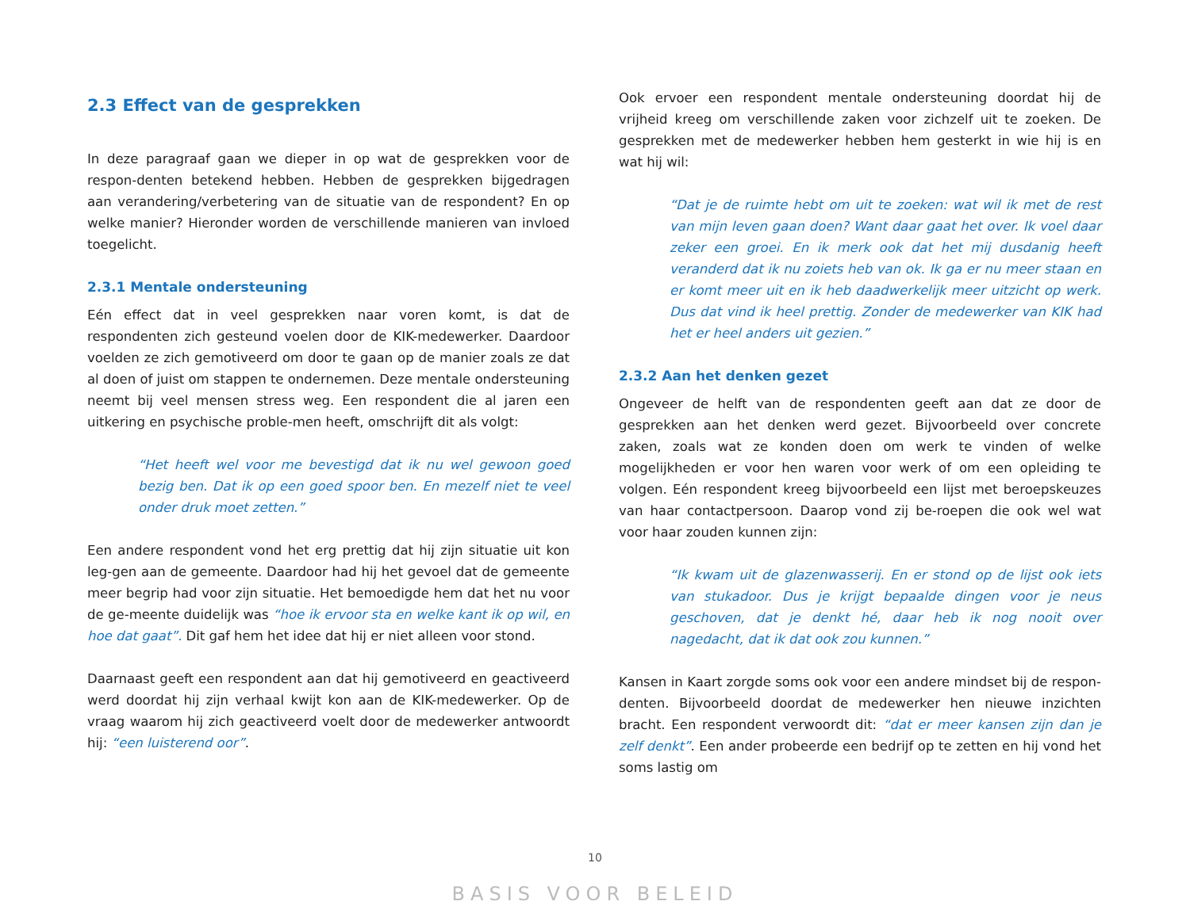2.3 Effect van de gesprekken
In deze paragraaf gaan we dieper in op wat de gesprekken voor de respon-denten betekend hebben. Hebben de gesprekken bijgedragen aan verandering/verbetering van de situatie van de respondent? En op welke manier? Hieronder worden de verschillende manieren van invloed toegelicht.
2.3.1 Mentale ondersteuning
Eén effect dat in veel gesprekken naar voren komt, is dat de respondenten zich gesteund voelen door de KIK-medewerker. Daardoor voelden ze zich gemotiveerd om door te gaan op de manier zoals ze dat al doen of juist om stappen te ondernemen. Deze mentale ondersteuning neemt bij veel mensen stress weg. Een respondent die al jaren een uitkering en psychische proble-men heeft, omschrijft dit als volgt:
“Het heeft wel voor me bevestigd dat ik nu wel gewoon goed bezig ben. Dat ik op een goed spoor ben. En mezelf niet te veel onder druk moet zetten.”
Een andere respondent vond het erg prettig dat hij zijn situatie uit kon leg-gen aan de gemeente. Daardoor had hij het gevoel dat de gemeente meer begrip had voor zijn situatie. Het bemoedigde hem dat het nu voor de ge-meente duidelijk was “hoe ik ervoor sta en welke kant ik op wil, en hoe dat gaat”. Dit gaf hem het idee dat hij er niet alleen voor stond.
Daarnaast geeft een respondent aan dat hij gemotiveerd en geactiveerd werd doordat hij zijn verhaal kwijt kon aan de KIK-medewerker. Op de vraag waarom hij zich geactiveerd voelt door de medewerker antwoordt hij: “een luisterend oor”.
Ook ervoer een respondent mentale ondersteuning doordat hij de vrijheid kreeg om verschillende zaken voor zichzelf uit te zoeken. De gesprekken met de medewerker hebben hem gesterkt in wie hij is en wat hij wil:
“Dat je de ruimte hebt om uit te zoeken: wat wil ik met de rest van mijn leven gaan doen? Want daar gaat het over. Ik voel daar zeker een groei. En ik merk ook dat het mij dusdanig heeft veranderd dat ik nu zoiets heb van ok. Ik ga er nu meer staan en er komt meer uit en ik heb daadwerkelijk meer uitzicht op werk. Dus dat vind ik heel prettig. Zonder de medewerker van KIK had het er heel anders uit gezien.”
2.3.2 Aan het denken gezet
Ongeveer de helft van de respondenten geeft aan dat ze door de gesprekken aan het denken werd gezet. Bijvoorbeeld over concrete zaken, zoals wat ze konden doen om werk te vinden of welke mogelijkheden er voor hen waren voor werk of om een opleiding te volgen. Eén respondent kreeg bijvoorbeeld een lijst met beroepskeuzes van haar contactpersoon. Daarop vond zij be-roepen die ook wel wat voor haar zouden kunnen zijn:
“Ik kwam uit de glazenwasserij. En er stond op de lijst ook iets van stukadoor. Dus je krijgt bepaalde dingen voor je neus geschoven, dat je denkt hé, daar heb ik nog nooit over nagedacht, dat ik dat ook zou kunnen.”
Kansen in Kaart zorgde soms ook voor een andere mindset bij de respon-denten. Bijvoorbeeld doordat de medewerker hen nieuwe inzichten bracht. Een respondent verwoordt dit: “dat er meer kansen zijn dan je zelf denkt”. Een ander probeerde een bedrijf op te zetten en hij vond het soms lastig om
10
BASIS VOOR BELEID